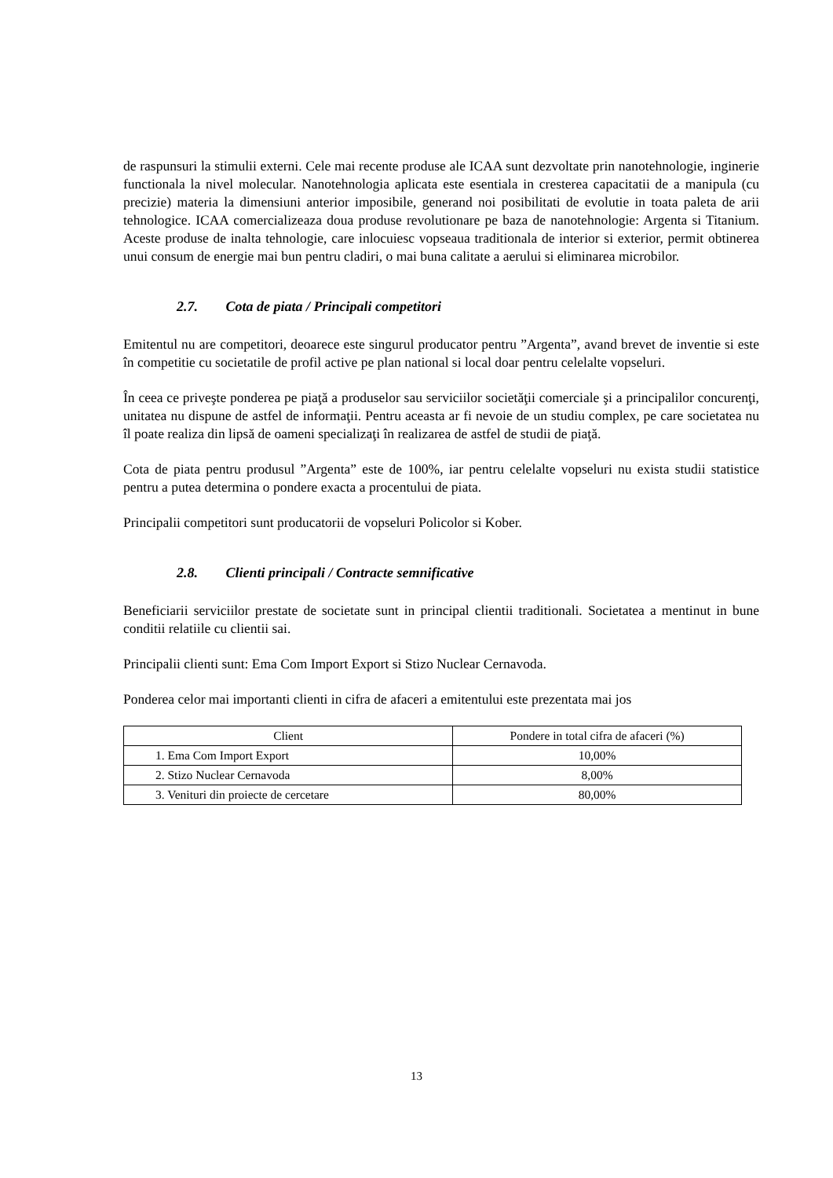de raspunsuri la stimulii externi. Cele mai recente produse ale ICAA sunt dezvoltate prin nanotehnologie, inginerie functionala la nivel molecular. Nanotehnologia aplicata este esentiala in cresterea capacitatii de a manipula (cu precizie) materia la dimensiuni anterior imposibile, generand noi posibilitati de evolutie in toata paleta de arii tehnologice. ICAA comercializeaza doua produse revolutionare pe baza de nanotehnologie: Argenta si Titanium. Aceste produse de inalta tehnologie, care inlocuiesc vopseaua traditionala de interior si exterior, permit obtinerea unui consum de energie mai bun pentru cladiri, o mai buna calitate a aerului si eliminarea microbilor.
2.7. Cota de piata / Principali competitori
Emitentul nu are competitori, deoarece este singurul producator pentru ”Argenta”, avand brevet de inventie si este în competitie cu societatile de profil active pe plan national si local doar pentru celelalte vopseluri.
În ceea ce priveşte ponderea pe piaţă a produselor sau serviciilor societăţii comerciale şi a principalilor concurenţi, unitatea nu dispune de astfel de informaţii. Pentru aceasta ar fi nevoie de un studiu complex, pe care societatea nu îl poate realiza din lipsă de oameni specializaţi în realizarea de astfel de studii de piaţă.
Cota de piata pentru produsul ”Argenta” este de 100%, iar pentru celelalte vopseluri nu exista studii statistice pentru a putea determina o pondere exacta a procentului de piata.
Principalii competitori sunt producatorii de vopseluri Policolor si Kober.
2.8. Clienti principali / Contracte semnificative
Beneficiarii serviciilor prestate de societate sunt in principal clientii traditionali. Societatea a mentinut in bune conditii relatiile cu clientii sai.
Principalii clienti sunt: Ema Com Import Export si Stizo Nuclear Cernavoda.
Ponderea celor mai importanti clienti in cifra de afaceri a emitentului este prezentata mai jos
| Client | Pondere in total cifra de afaceri (%) |
| --- | --- |
| 1. Ema Com Import Export | 10,00% |
| 2. Stizo Nuclear Cernavoda | 8,00% |
| 3. Venituri din proiecte de cercetare | 80,00% |
13